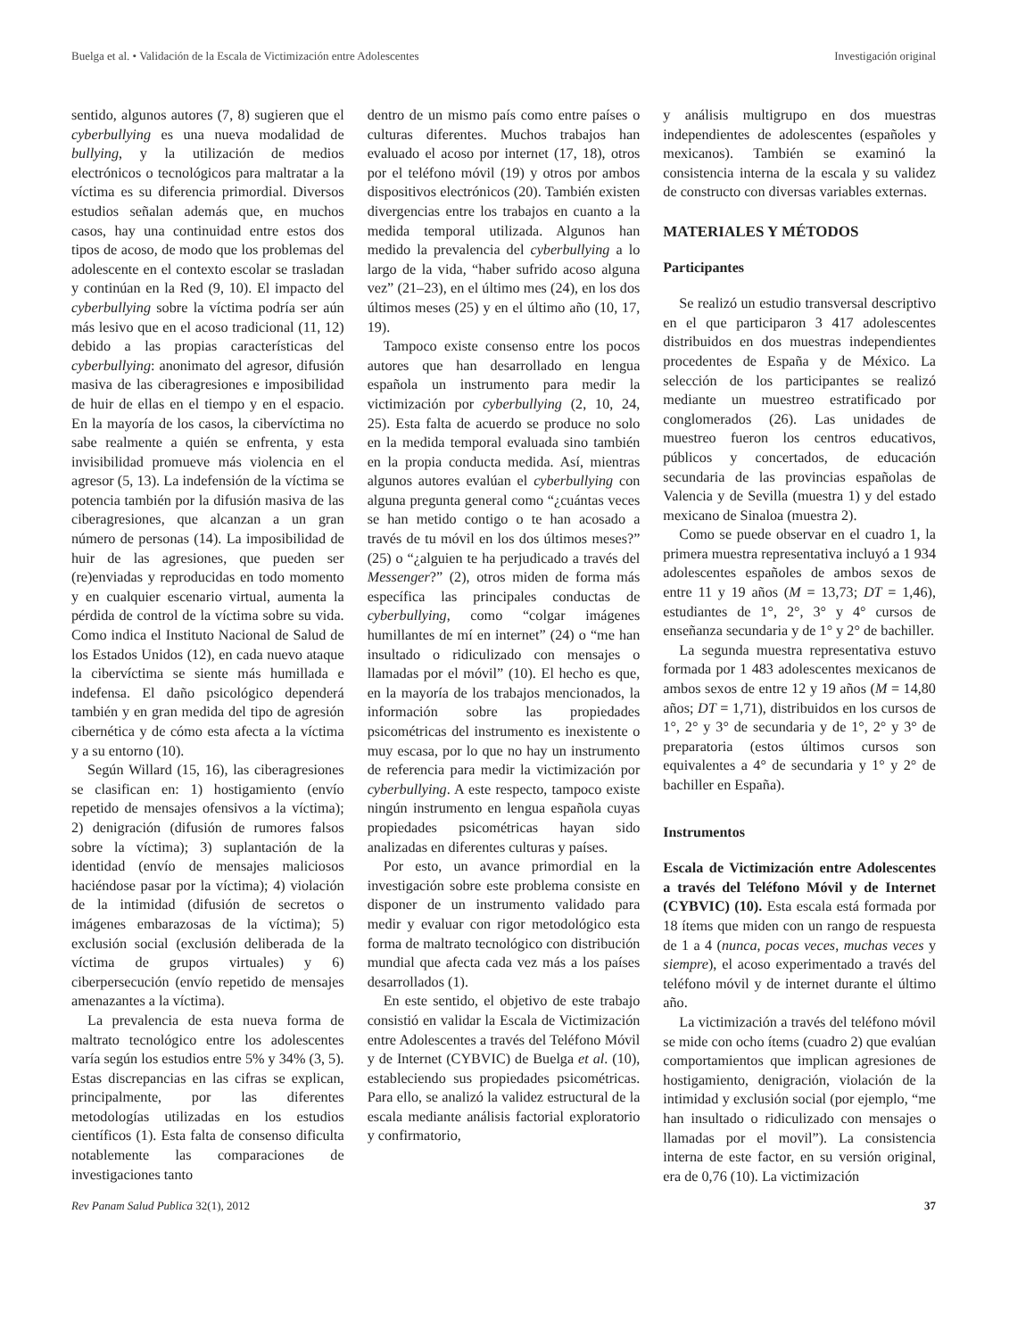Buelga et al. • Validación de la Escala de Victimización entre Adolescentes Investigación original
sentido, algunos autores (7, 8) sugieren que el cyberbullying es una nueva modalidad de bullying, y la utilización de medios electrónicos o tecnológicos para maltratar a la víctima es su diferencia primordial. Diversos estudios señalan además que, en muchos casos, hay una continuidad entre estos dos tipos de acoso, de modo que los problemas del adolescente en el contexto escolar se trasladan y continúan en la Red (9, 10). El impacto del cyberbullying sobre la víctima podría ser aún más lesivo que en el acoso tradicional (11, 12) debido a las propias características del cyberbullying: anonimato del agresor, difusión masiva de las ciberagresiones e imposibilidad de huir de ellas en el tiempo y en el espacio. En la mayoría de los casos, la cibervíctima no sabe realmente a quién se enfrenta, y esta invisibilidad promueve más violencia en el agresor (5, 13). La indefensión de la víctima se potencia también por la difusión masiva de las ciberagresiones, que alcanzan a un gran número de personas (14). La imposibilidad de huir de las agresiones, que pueden ser (re)enviadas y reproducidas en todo momento y en cualquier escenario virtual, aumenta la pérdida de control de la víctima sobre su vida. Como indica el Instituto Nacional de Salud de los Estados Unidos (12), en cada nuevo ataque la cibervíctima se siente más humillada e indefensa. El daño psicológico dependerá también y en gran medida del tipo de agresión cibernética y de cómo esta afecta a la víctima y a su entorno (10).
Según Willard (15, 16), las ciberagresiones se clasifican en: 1) hostigamiento (envío repetido de mensajes ofensivos a la víctima); 2) denigración (difusión de rumores falsos sobre la víctima); 3) suplantación de la identidad (envío de mensajes maliciosos haciéndose pasar por la víctima); 4) violación de la intimidad (difusión de secretos o imágenes embarazosas de la víctima); 5) exclusión social (exclusión deliberada de la víctima de grupos virtuales) y 6) ciberpersecución (envío repetido de mensajes amenazantes a la víctima).
La prevalencia de esta nueva forma de maltrato tecnológico entre los adolescentes varía según los estudios entre 5% y 34% (3, 5). Estas discrepancias en las cifras se explican, principalmente, por las diferentes metodologías utilizadas en los estudios científicos (1). Esta falta de consenso dificulta notablemente las comparaciones de investigaciones tanto
dentro de un mismo país como entre países o culturas diferentes. Muchos trabajos han evaluado el acoso por internet (17, 18), otros por el teléfono móvil (19) y otros por ambos dispositivos electrónicos (20). También existen divergencias entre los trabajos en cuanto a la medida temporal utilizada. Algunos han medido la prevalencia del cyberbullying a lo largo de la vida, “haber sufrido acoso alguna vez” (21–23), en el último mes (24), en los dos últimos meses (25) y en el último año (10, 17, 19).
Tampoco existe consenso entre los pocos autores que han desarrollado en lengua española un instrumento para medir la victimización por cyberbullying (2, 10, 24, 25). Esta falta de acuerdo se produce no solo en la medida temporal evaluada sino también en la propia conducta medida. Así, mientras algunos autores evalúan el cyberbullying con alguna pregunta general como “¿cuántas veces se han metido contigo o te han acosado a través de tu móvil en los dos últimos meses?” (25) o “¿alguien te ha perjudicado a través del Messenger?” (2), otros miden de forma más específica las principales conductas de cyberbullying, como “colgar imágenes humillantes de mí en internet” (24) o “me han insultado o ridiculizado con mensajes o llamadas por el móvil” (10). El hecho es que, en la mayoría de los trabajos mencionados, la información sobre las propiedades psicométricas del instrumento es inexistente o muy escasa, por lo que no hay un instrumento de referencia para medir la victimización por cyberbullying. A este respecto, tampoco existe ningún instrumento en lengua española cuyas propiedades psicométricas hayan sido analizadas en diferentes culturas y países.
Por esto, un avance primordial en la investigación sobre este problema consiste en disponer de un instrumento validado para medir y evaluar con rigor metodológico esta forma de maltrato tecnológico con distribución mundial que afecta cada vez más a los países desarrollados (1).
En este sentido, el objetivo de este trabajo consistió en validar la Escala de Victimización entre Adolescentes a través del Teléfono Móvil y de Internet (CYBVIC) de Buelga et al. (10), estableciendo sus propiedades psicométricas. Para ello, se analizó la validez estructural de la escala mediante análisis factorial exploratorio y confirmatorio,
y análisis multigrupo en dos muestras independientes de adolescentes (españoles y mexicanos). También se examinó la consistencia interna de la escala y su validez de constructo con diversas variables externas.
MATERIALES Y MÉTODOS
Participantes
Se realizó un estudio transversal descriptivo en el que participaron 3 417 adolescentes distribuidos en dos muestras independientes procedentes de España y de México. La selección de los participantes se realizó mediante un muestreo estratificado por conglomerados (26). Las unidades de muestreo fueron los centros educativos, públicos y concertados, de educación secundaria de las provincias españolas de Valencia y de Sevilla (muestra 1) y del estado mexicano de Sinaloa (muestra 2).
Como se puede observar en el cuadro 1, la primera muestra representativa incluyó a 1 934 adolescentes españoles de ambos sexos de entre 11 y 19 años (M = 13,73; DT = 1,46), estudiantes de 1°, 2°, 3° y 4° cursos de enseñanza secundaria y de 1° y 2° de bachiller.
La segunda muestra representativa estuvo formada por 1 483 adolescentes mexicanos de ambos sexos de entre 12 y 19 años (M = 14,80 años; DT = 1,71), distribuidos en los cursos de 1°, 2° y 3° de secundaria y de 1°, 2° y 3° de preparatoria (estos últimos cursos son equivalentes a 4° de secundaria y 1° y 2° de bachiller en España).
Instrumentos
Escala de Victimización entre Adolescentes a través del Teléfono Móvil y de Internet (CYBVIC) (10). Esta escala está formada por 18 ítems que miden con un rango de respuesta de 1 a 4 (nunca, pocas veces, muchas veces y siempre), el acoso experimentado a través del teléfono móvil y de internet durante el último año.
La victimización a través del teléfono móvil se mide con ocho ítems (cuadro 2) que evalúan comportamientos que implican agresiones de hostigamiento, denigración, violación de la intimidad y exclusión social (por ejemplo, “me han insultado o ridiculizado con mensajes o llamadas por el movil”). La consistencia interna de este factor, en su versión original, era de 0,76 (10). La victimización
Rev Panam Salud Publica 32(1), 2012 37